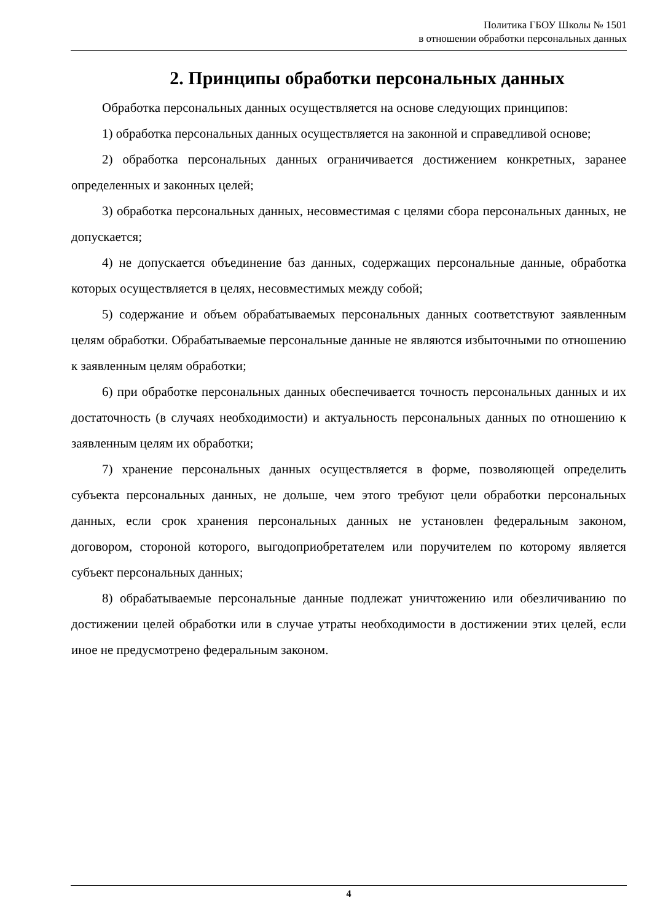Политика ГБОУ Школы № 1501
в отношении обработки персональных данных
2. Принципы обработки персональных данных
Обработка персональных данных осуществляется на основе следующих принципов:
1) обработка персональных данных осуществляется на законной и справедливой основе;
2) обработка персональных данных ограничивается достижением конкретных, заранее определенных и законных целей;
3) обработка персональных данных, несовместимая с целями сбора персональных данных, не допускается;
4) не допускается объединение баз данных, содержащих персональные данные, обработка которых осуществляется в целях, несовместимых между собой;
5) содержание и объем обрабатываемых персональных данных соответствуют заявленным целям обработки. Обрабатываемые персональные данные не являются избыточными по отношению к заявленным целям обработки;
6) при обработке персональных данных обеспечивается точность персональных данных и их достаточность (в случаях необходимости) и актуальность персональных данных по отношению к заявленным целям их обработки;
7) хранение персональных данных осуществляется в форме, позволяющей определить субъекта персональных данных, не дольше, чем этого требуют цели обработки персональных данных, если срок хранения персональных данных не установлен федеральным законом, договором, стороной которого, выгодоприобретателем или поручителем по которому является субъект персональных данных;
8) обрабатываемые персональные данные подлежат уничтожению или обезличиванию по достижении целей обработки или в случае утраты необходимости в достижении этих целей, если иное не предусмотрено федеральным законом.
4